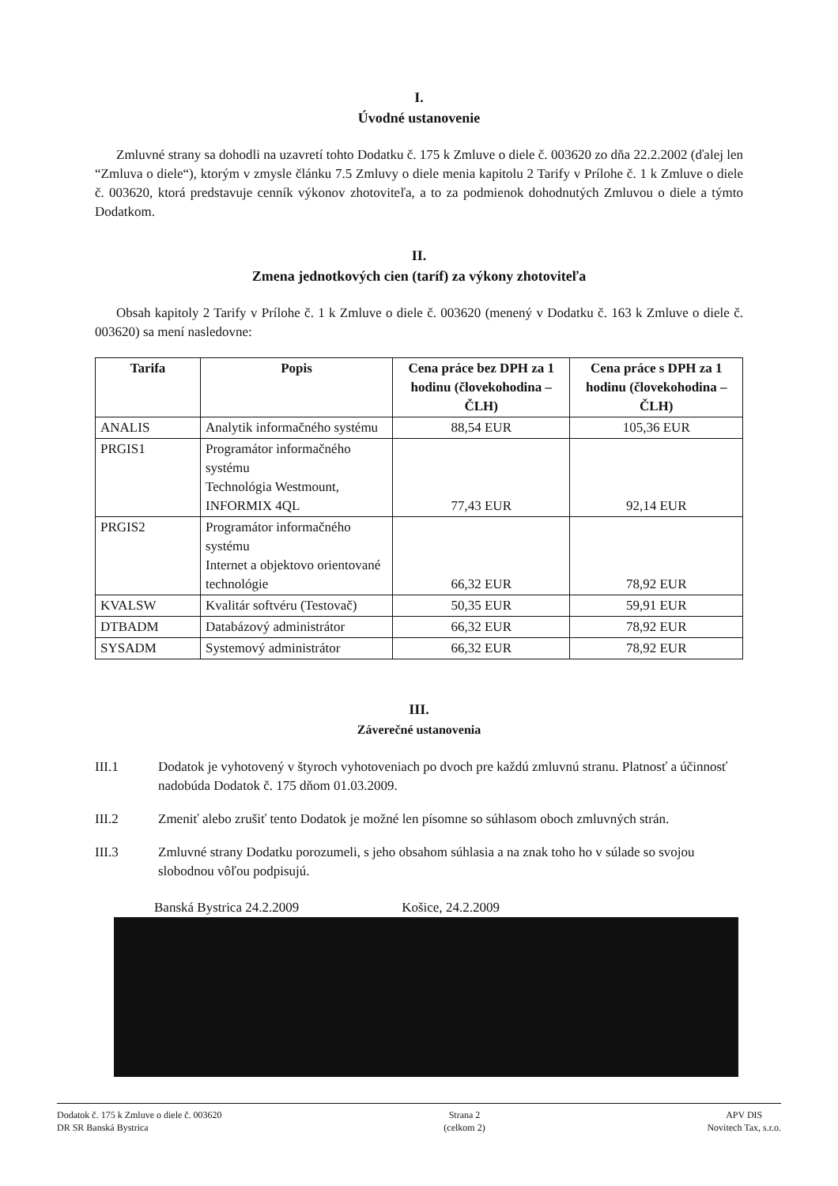I.
Úvodné ustanovenie
Zmluvné strany sa dohodli na uzavretí tohto Dodatku č. 175 k Zmluve o diele č. 003620 zo dňa 22.2.2002 (ďalej len “Zmluva o diele“), ktorým v zmysle článku 7.5 Zmluvy o diele menia kapitolu 2 Tarify v Prílohe č. 1 k Zmluve o diele č. 003620, ktorá predstavuje cenník výkonov zhotoviteľa, a to za podmienok dohodnutých Zmluvou o diele a týmto Dodatkom.
II.
Zmena jednotkových cien (taríf) za výkony zhotoviteľa
Obsah kapitoly 2 Tarify v Prílohe č. 1 k Zmluve o diele č. 003620 (menený v Dodatku č. 163 k Zmluve o diele č. 003620) sa mení nasledovne:
| Tarifa | Popis | Cena práce bez DPH za 1 hodinu (človekohodina – ČLH) | Cena práce s DPH za 1 hodinu (človekohodina – ČLH) |
| --- | --- | --- | --- |
| ANALIS | Analytik informačného systému | 88,54 EUR | 105,36 EUR |
| PRGIS1 | Programátor informačného systému Technológia Westmount, INFORMIX 4QL | 77,43 EUR | 92,14 EUR |
| PRGIS2 | Programátor informačného systému Internet a objektovo orientované technológie | 66,32 EUR | 78,92 EUR |
| KVALSW | Kvalitár softvéru (Testovač) | 50,35 EUR | 59,91 EUR |
| DTBADM | Databázový administrátor | 66,32 EUR | 78,92 EUR |
| SYSADM | Systemový administrátor | 66,32 EUR | 78,92 EUR |
III.
Záverečné ustanovenia
III.1 Dodatok je vyhotovený v štyroch vyhotoveniach po dvoch pre každú zmluvnú stranu. Platnosť a účinnosť nadobúda Dodatok č. 175 dňom 01.03.2009.
III.2 Zmeniť alebo zrušiť tento Dodatok je možné len písomne so súhlasom oboch zmluvných strán.
III.3 Zmluvné strany Dodatku porozumeli, s jeho obsahom súhlasia a na znak toho ho v súlade so svojou slobodnou vôľou podpisujú.
Banská Bystrica 24.2.2009 Košice, 24.2.2009
Dodatok č. 175 k Zmluve o diele č. 003620
DR SR Banská Bystrica
Strana 2
(celkom 2)
APV DIS
Novitech Tax, s.r.o.